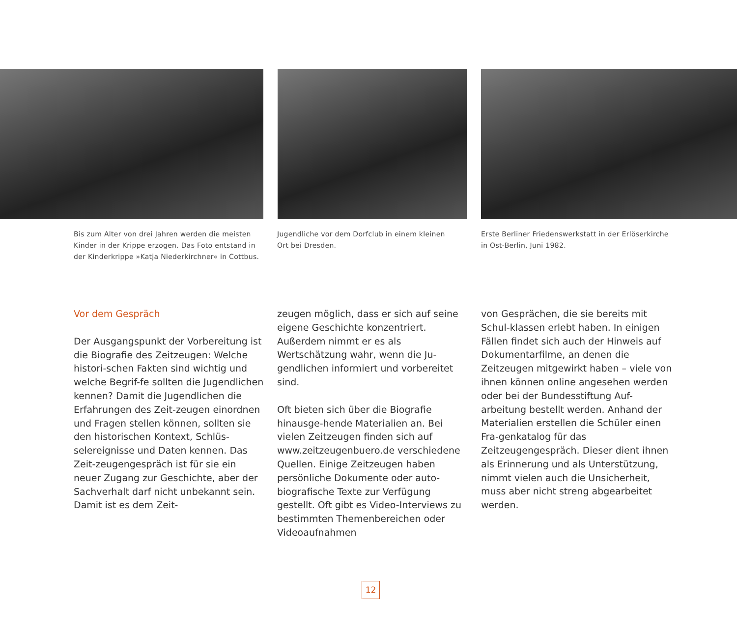Bis zum Alter von drei Jahren werden die meisten
Kinder in der Krippe erzogen. Das Foto entstand in
der Kinderkrippe »Katja Niederkirchner« in Cottbus.
Jugendliche vor dem Dorfclub in einem kleinen
Ort bei Dresden.
Erste Berliner Friedenswerkstatt in der Erlöserkirche
in Ost-Berlin, Juni 1982.
Vor dem Gespräch
Der Ausgangspunkt der Vorbereitung ist die Biografie des Zeitzeugen: Welche histori-schen Fakten sind wichtig und welche Begrif-fe sollten die Jugendlichen kennen? Damit die Jugendlichen die Erfahrungen des Zeit-zeugen einordnen und Fragen stellen können, sollten sie den historischen Kontext, Schlüs-selereignisse und Daten kennen. Das Zeit-zeugengespräch ist für sie ein neuer Zugang zur Geschichte, aber der Sachverhalt darf nicht unbekannt sein. Damit ist es dem Zeit-
zeugen möglich, dass er sich auf seine eigene Geschichte konzentriert. Außerdem nimmt er es als Wertschätzung wahr, wenn die Ju-gendlichen informiert und vorbereitet sind.
Oft bieten sich über die Biografie hinausge-hende Materialien an. Bei vielen Zeitzeugen finden sich auf www.zeitzeugenbuero.de verschiedene Quellen. Einige Zeitzeugen haben persönliche Dokumente oder auto-biografische Texte zur Verfügung gestellt. Oft gibt es Video-Interviews zu bestimmten Themenbereichen oder Videoaufnahmen
von Gesprächen, die sie bereits mit Schul-klassen erlebt haben. In einigen Fällen findet sich auch der Hinweis auf Dokumentarfilme, an denen die Zeitzeugen mitgewirkt haben – viele von ihnen können online angesehen werden oder bei der Bundesstiftung Auf-arbeitung bestellt werden. Anhand der Materialien erstellen die Schüler einen Fra-genkatalog für das Zeitzeugengespräch. Dieser dient ihnen als Erinnerung und als Unterstützung, nimmt vielen auch die Unsicherheit, muss aber nicht streng abgearbeitet werden.
12